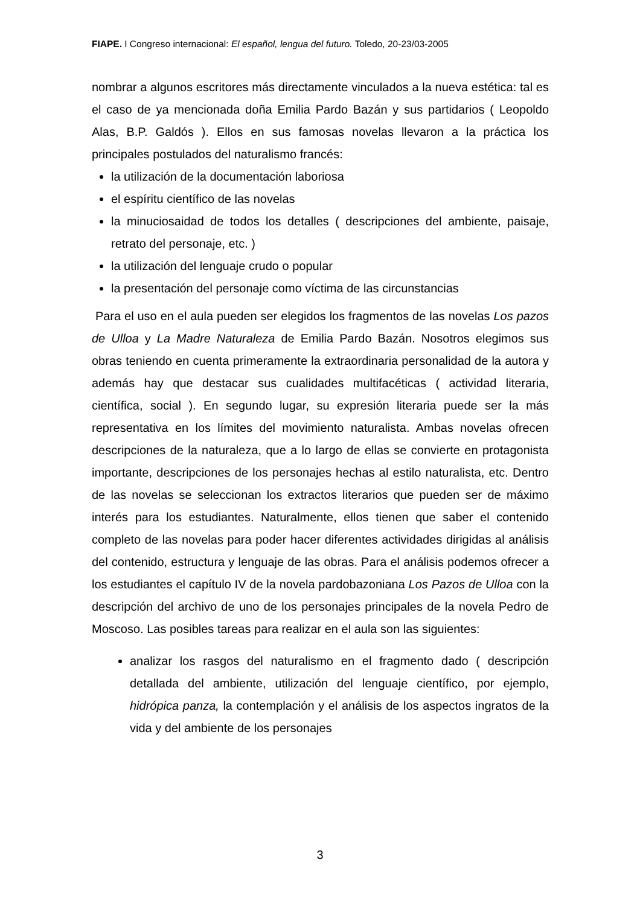FIAPE. I Congreso internacional: El español, lengua del futuro. Toledo, 20-23/03-2005
nombrar a algunos escritores más directamente vinculados a la nueva estética: tal es el caso de ya mencionada doña Emilia Pardo Bazán y sus partidarios ( Leopoldo Alas, B.P. Galdós ). Ellos en sus famosas novelas llevaron a la práctica los principales postulados del naturalismo francés:
la utilización de la documentación laboriosa
el espíritu científico de las novelas
la minuciosaidad de todos los detalles ( descripciones del ambiente, paisaje, retrato del personaje, etc. )
la utilización del lenguaje crudo o popular
la presentación del personaje como víctima de las circunstancias
Para el uso en el aula pueden ser elegidos los fragmentos de las novelas Los pazos de Ulloa y La Madre Naturaleza de Emilia Pardo Bazán. Nosotros elegimos sus obras teniendo en cuenta primeramente la extraordinaria personalidad de la autora y además hay que destacar sus cualidades multifacéticas ( actividad literaria, científica, social ). En segundo lugar, su expresión literaria puede ser la más representativa en los límites del movimiento naturalista. Ambas novelas ofrecen descripciones de la naturaleza, que a lo largo de ellas se convierte en protagonista importante, descripciones de los personajes hechas al estilo naturalista, etc. Dentro de las novelas se seleccionan los extractos literarios que pueden ser de máximo interés para los estudiantes. Naturalmente, ellos tienen que saber el contenido completo de las novelas para poder hacer diferentes actividades dirigidas al análisis del contenido, estructura y lenguaje de las obras. Para el análisis podemos ofrecer a los estudiantes el capítulo IV de la novela pardobazoniana Los Pazos de Ulloa con la descripción del archivo de uno de los personajes principales de la novela Pedro de Moscoso. Las posibles tareas para realizar en el aula son las siguientes:
analizar los rasgos del naturalismo en el fragmento dado ( descripción detallada del ambiente, utilización del lenguaje científico, por ejemplo, hidrópica panza, la contemplación y el análisis de los aspectos ingratos de la vida y del ambiente de los personajes
3